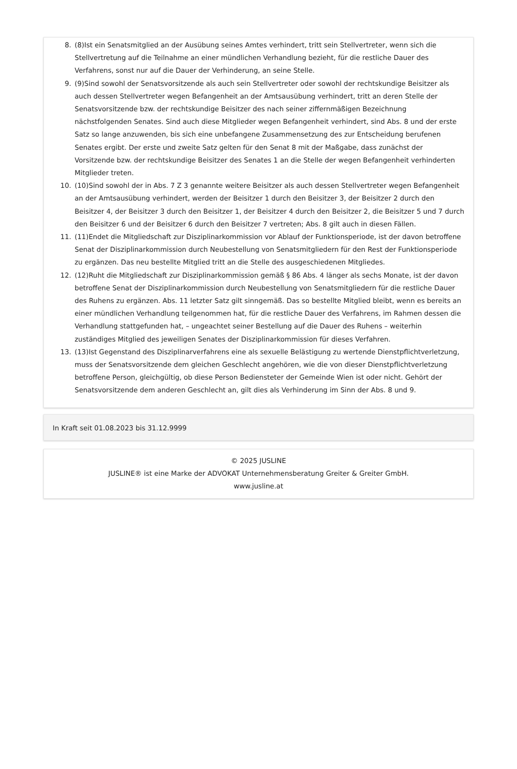8. (8)Ist ein Senatsmitglied an der Ausübung seines Amtes verhindert, tritt sein Stellvertreter, wenn sich die Stellvertretung auf die Teilnahme an einer mündlichen Verhandlung bezieht, für die restliche Dauer des Verfahrens, sonst nur auf die Dauer der Verhinderung, an seine Stelle.
9. (9)Sind sowohl der Senatsvorsitzende als auch sein Stellvertreter oder sowohl der rechtskundige Beisitzer als auch dessen Stellvertreter wegen Befangenheit an der Amtsausübung verhindert, tritt an deren Stelle der Senatsvorsitzende bzw. der rechtskundige Beisitzer des nach seiner ziffernmäßigen Bezeichnung nächstfolgenden Senates. Sind auch diese Mitglieder wegen Befangenheit verhindert, sind Abs. 8 und der erste Satz so lange anzuwenden, bis sich eine unbefangene Zusammensetzung des zur Entscheidung berufenen Senates ergibt. Der erste und zweite Satz gelten für den Senat 8 mit der Maßgabe, dass zunächst der Vorsitzende bzw. der rechtskundige Beisitzer des Senates 1 an die Stelle der wegen Befangenheit verhinderten Mitglieder treten.
10. (10)Sind sowohl der in Abs. 7 Z 3 genannte weitere Beisitzer als auch dessen Stellvertreter wegen Befangenheit an der Amtsausübung verhindert, werden der Beisitzer 1 durch den Beisitzer 3, der Beisitzer 2 durch den Beisitzer 4, der Beisitzer 3 durch den Beisitzer 1, der Beisitzer 4 durch den Beisitzer 2, die Beisitzer 5 und 7 durch den Beisitzer 6 und der Beisitzer 6 durch den Beisitzer 7 vertreten; Abs. 8 gilt auch in diesen Fällen.
11. (11)Endet die Mitgliedschaft zur Disziplinarkommission vor Ablauf der Funktionsperiode, ist der davon betroffene Senat der Disziplinarkommission durch Neubestellung von Senatsmitgliedern für den Rest der Funktionsperiode zu ergänzen. Das neu bestellte Mitglied tritt an die Stelle des ausgeschiedenen Mitgliedes.
12. (12)Ruht die Mitgliedschaft zur Disziplinarkommission gemäß § 86 Abs. 4 länger als sechs Monate, ist der davon betroffene Senat der Disziplinarkommission durch Neubestellung von Senatsmitgliedern für die restliche Dauer des Ruhens zu ergänzen. Abs. 11 letzter Satz gilt sinngemäß. Das so bestellte Mitglied bleibt, wenn es bereits an einer mündlichen Verhandlung teilgenommen hat, für die restliche Dauer des Verfahrens, im Rahmen dessen die Verhandlung stattgefunden hat, – ungeachtet seiner Bestellung auf die Dauer des Ruhens – weiterhin zuständiges Mitglied des jeweiligen Senates der Disziplinarkommission für dieses Verfahren.
13. (13)Ist Gegenstand des Disziplinarverfahrens eine als sexuelle Belästigung zu wertende Dienstpflichtverletzung, muss der Senatsvorsitzende dem gleichen Geschlecht angehören, wie die von dieser Dienstpflichtverletzung betroffene Person, gleichgültig, ob diese Person Bediensteter der Gemeinde Wien ist oder nicht. Gehört der Senatsvorsitzende dem anderen Geschlecht an, gilt dies als Verhinderung im Sinn der Abs. 8 und 9.
In Kraft seit 01.08.2023 bis 31.12.9999
© 2025 JUSLINE
JUSLINE® ist eine Marke der ADVOKAT Unternehmensberatung Greiter & Greiter GmbH.
www.jusline.at